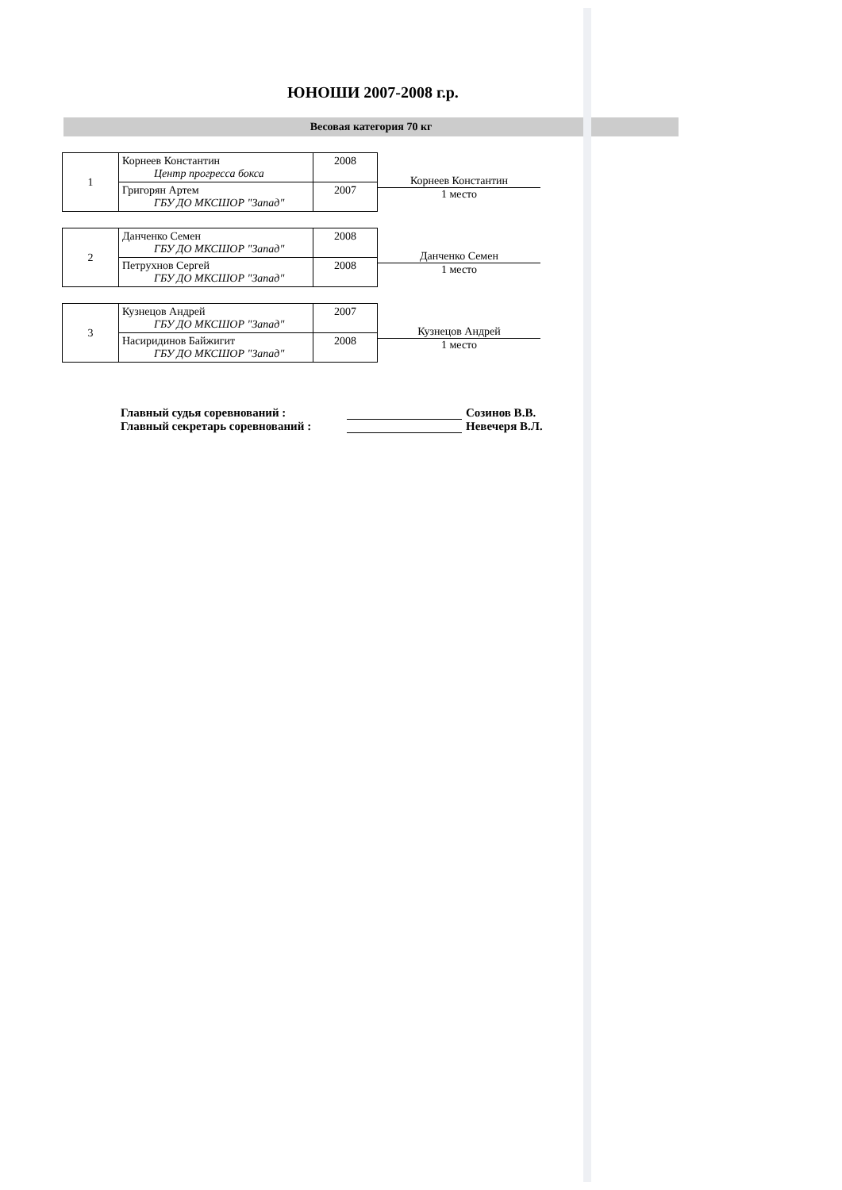ЮНОШИ 2007-2008 г.р.
Весовая категория 70 кг
| 1 | Корнеев Константин Центр прогресса бокса | 2008 |
| | Григорян Артем ГБУ ДО МКСШОР "Запад" | 2007 |
Корнеев Константин
1 место
| 2 | Данченко Семен ГБУ ДО МКСШОР "Запад" | 2008 |
| | Петрухнов Сергей ГБУ ДО МКСШОР "Запад" | 2008 |
Данченко Семен
1 место
| 3 | Кузнецов Андрей ГБУ ДО МКСШОР "Запад" | 2007 |
| | Насиридинов Байжигит ГБУ ДО МКСШОР "Запад" | 2008 |
Кузнецов Андрей
1 место
Главный судья соревнований : Созинов В.В.
Главный секретарь соревнований : Невечеря В.Л.